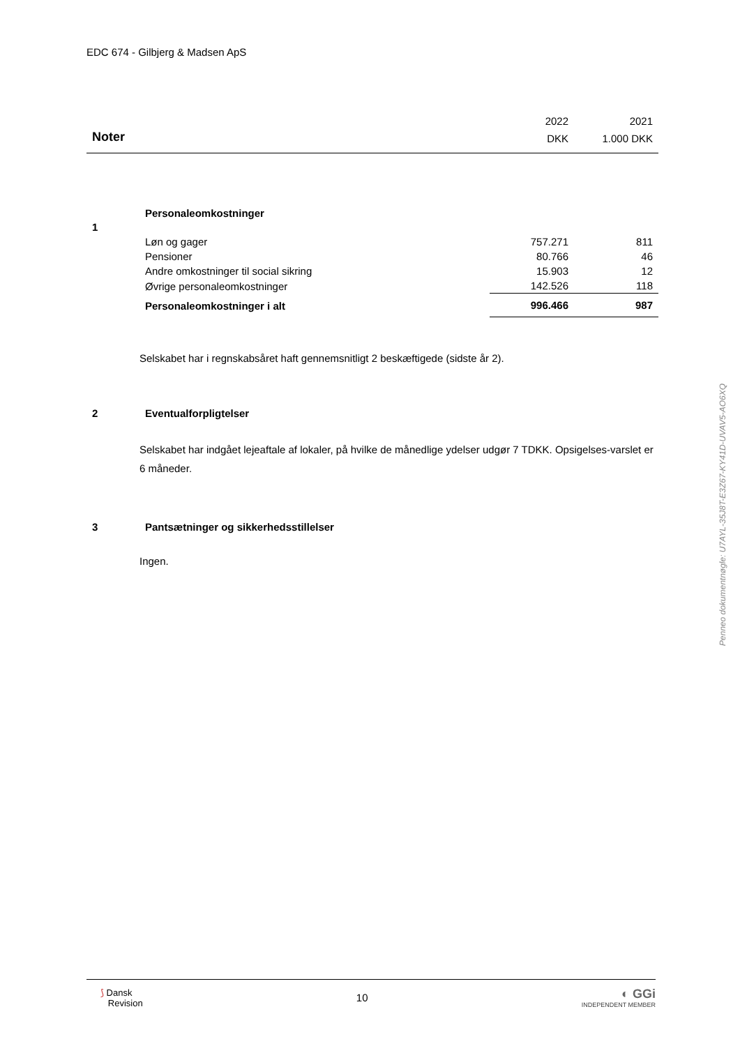EDC 674 - Gilbjerg & Madsen ApS
| | 2022 | 2021 |
| Noter | DKK | 1.000 DKK |
| 1 | Personaleomkostninger | | |
| | Løn og gager | 757.271 | 811 |
| | Pensioner | 80.766 | 46 |
| | Andre omkostninger til social sikring | 15.903 | 12 |
| | Øvrige personaleomkostninger | 142.526 | 118 |
| | Personaleomkostninger i alt | 996.466 | 987 |
Selskabet har i regnskabsåret haft gennemsnitligt 2 beskæftigede (sidste år 2).
| 2 | Eventualforpligtelser |
Selskabet har indgået lejeaftale af lokaler, på hvilke de månedlige ydelser udgør 7 TDKK. Opsigelses-varslet er 6 måneder.
| 3 | Pantsætninger og sikkerhedsstillelser |
Ingen.
Penneo dokumentnøgle: U7AYL-35J8T-E3Z67-KY41D-UVAV5-AO6XQ
⟆ Dansk
Revision
10
◐ GGi
INDEPENDENT MEMBER